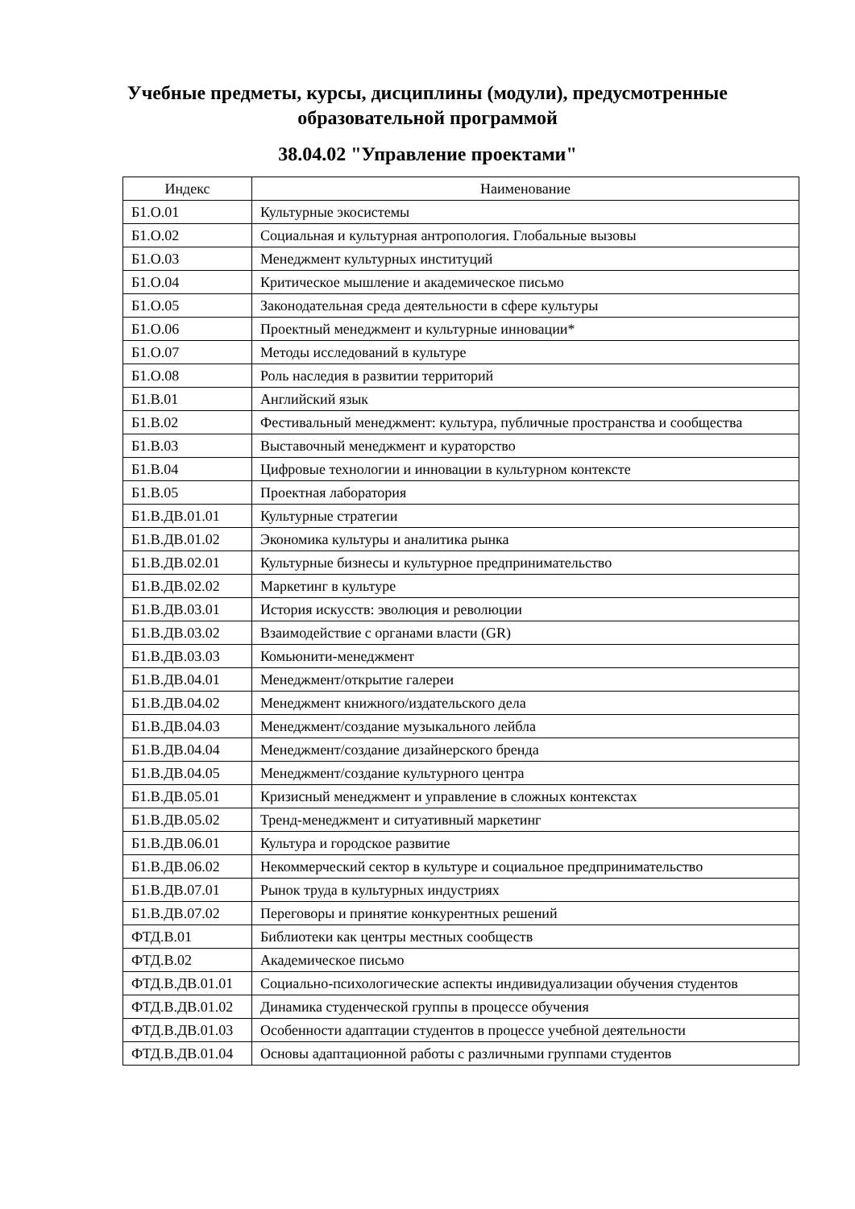Учебные предметы, курсы, дисциплины (модули), предусмотренные образовательной программой
38.04.02 "Управление проектами"
| Индекс | Наименование |
| --- | --- |
| Б1.О.01 | Культурные экосистемы |
| Б1.О.02 | Социальная и культурная антропология. Глобальные вызовы |
| Б1.О.03 | Менеджмент культурных институций |
| Б1.О.04 | Критическое мышление и академическое письмо |
| Б1.О.05 | Законодательная среда деятельности в сфере культуры |
| Б1.О.06 | Проектный менеджмент и культурные инновации* |
| Б1.О.07 | Методы исследований в культуре |
| Б1.О.08 | Роль наследия в развитии территорий |
| Б1.В.01 | Английский язык |
| Б1.В.02 | Фестивальный менеджмент: культура, публичные пространства и сообщества |
| Б1.В.03 | Выставочный менеджмент и кураторство |
| Б1.В.04 | Цифровые технологии и инновации в культурном контексте |
| Б1.В.05 | Проектная лаборатория |
| Б1.В.ДВ.01.01 | Культурные стратегии |
| Б1.В.ДВ.01.02 | Экономика культуры и аналитика рынка |
| Б1.В.ДВ.02.01 | Культурные бизнесы и культурное предпринимательство |
| Б1.В.ДВ.02.02 | Маркетинг в культуре |
| Б1.В.ДВ.03.01 | История искусств: эволюция и революции |
| Б1.В.ДВ.03.02 | Взаимодействие с органами власти (GR) |
| Б1.В.ДВ.03.03 | Комьюнити-менеджмент |
| Б1.В.ДВ.04.01 | Менеджмент/открытие галереи |
| Б1.В.ДВ.04.02 | Менеджмент книжного/издательского дела |
| Б1.В.ДВ.04.03 | Менеджмент/создание музыкального лейбла |
| Б1.В.ДВ.04.04 | Менеджмент/создание дизайнерского бренда |
| Б1.В.ДВ.04.05 | Менеджмент/создание культурного центра |
| Б1.В.ДВ.05.01 | Кризисный менеджмент и управление в сложных контекстах |
| Б1.В.ДВ.05.02 | Тренд-менеджмент и ситуативный маркетинг |
| Б1.В.ДВ.06.01 | Культура и городское развитие |
| Б1.В.ДВ.06.02 | Некоммерческий сектор в культуре и социальное предпринимательство |
| Б1.В.ДВ.07.01 | Рынок труда в культурных индустриях |
| Б1.В.ДВ.07.02 | Переговоры и принятие конкурентных решений |
| ФТД.В.01 | Библиотеки как центры местных сообществ |
| ФТД.В.02 | Академическое письмо |
| ФТД.В.ДВ.01.01 | Социально-психологические аспекты индивидуализации обучения студентов |
| ФТД.В.ДВ.01.02 | Динамика студенческой группы в процессе обучения |
| ФТД.В.ДВ.01.03 | Особенности адаптации студентов в процессе учебной деятельности |
| ФТД.В.ДВ.01.04 | Основы адаптационной работы с различными группами студентов |